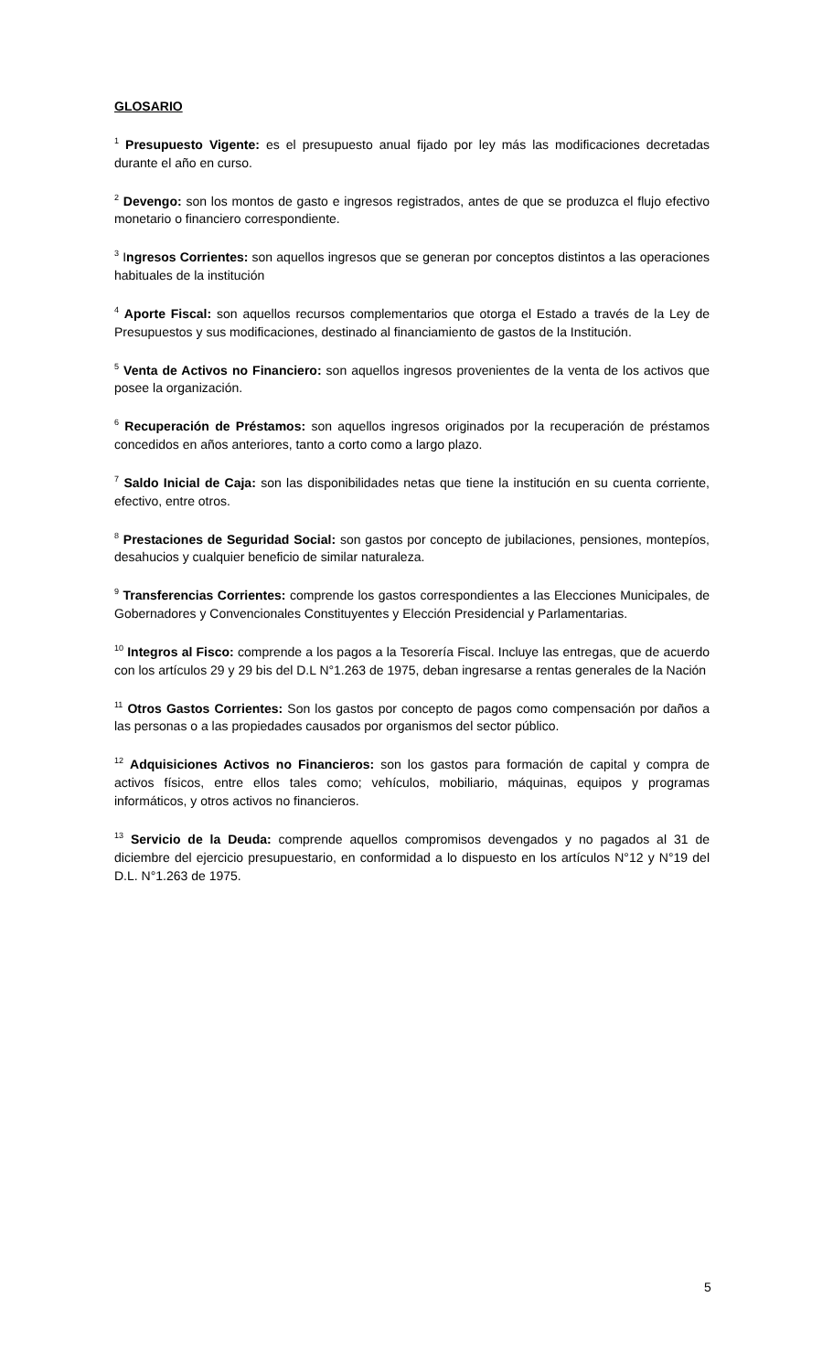GLOSARIO
<sup>1</sup> Presupuesto Vigente: es el presupuesto anual fijado por ley más las modificaciones decretadas durante el año en curso.
<sup>2</sup> Devengo: son los montos de gasto e ingresos registrados, antes de que se produzca el flujo efectivo monetario o financiero correspondiente.
<sup>3</sup> Ingresos Corrientes: son aquellos ingresos que se generan por conceptos distintos a las operaciones habituales de la institución
<sup>4</sup> Aporte Fiscal: son aquellos recursos complementarios que otorga el Estado a través de la Ley de Presupuestos y sus modificaciones, destinado al financiamiento de gastos de la Institución.
<sup>5</sup> Venta de Activos no Financiero: son aquellos ingresos provenientes de la venta de los activos que posee la organización.
<sup>6</sup> Recuperación de Préstamos: son aquellos ingresos originados por la recuperación de préstamos concedidos en años anteriores, tanto a corto como a largo plazo.
<sup>7</sup> Saldo Inicial de Caja: son las disponibilidades netas que tiene la institución en su cuenta corriente, efectivo, entre otros.
<sup>8</sup> Prestaciones de Seguridad Social: son gastos por concepto de jubilaciones, pensiones, montepíos, desahucios y cualquier beneficio de similar naturaleza.
<sup>9</sup> Transferencias Corrientes: comprende los gastos correspondientes a las Elecciones Municipales, de Gobernadores y Convencionales Constituyentes y Elección Presidencial y Parlamentarias.
<sup>10</sup> Integros al Fisco: comprende a los pagos a la Tesorería Fiscal. Incluye las entregas, que de acuerdo con los artículos 29 y 29 bis del D.L N°1.263 de 1975, deban ingresarse a rentas generales de la Nación
<sup>11</sup> Otros Gastos Corrientes: Son los gastos por concepto de pagos como compensación por daños a las personas o a las propiedades causados por organismos del sector público.
<sup>12</sup> Adquisiciones Activos no Financieros: son los gastos para formación de capital y compra de activos físicos, entre ellos tales como; vehículos, mobiliario, máquinas, equipos y programas informáticos, y otros activos no financieros.
<sup>13</sup> Servicio de la Deuda: comprende aquellos compromisos devengados y no pagados al 31 de diciembre del ejercicio presupuestario, en conformidad a lo dispuesto en los artículos N°12 y N°19 del D.L. N°1.263 de 1975.
5